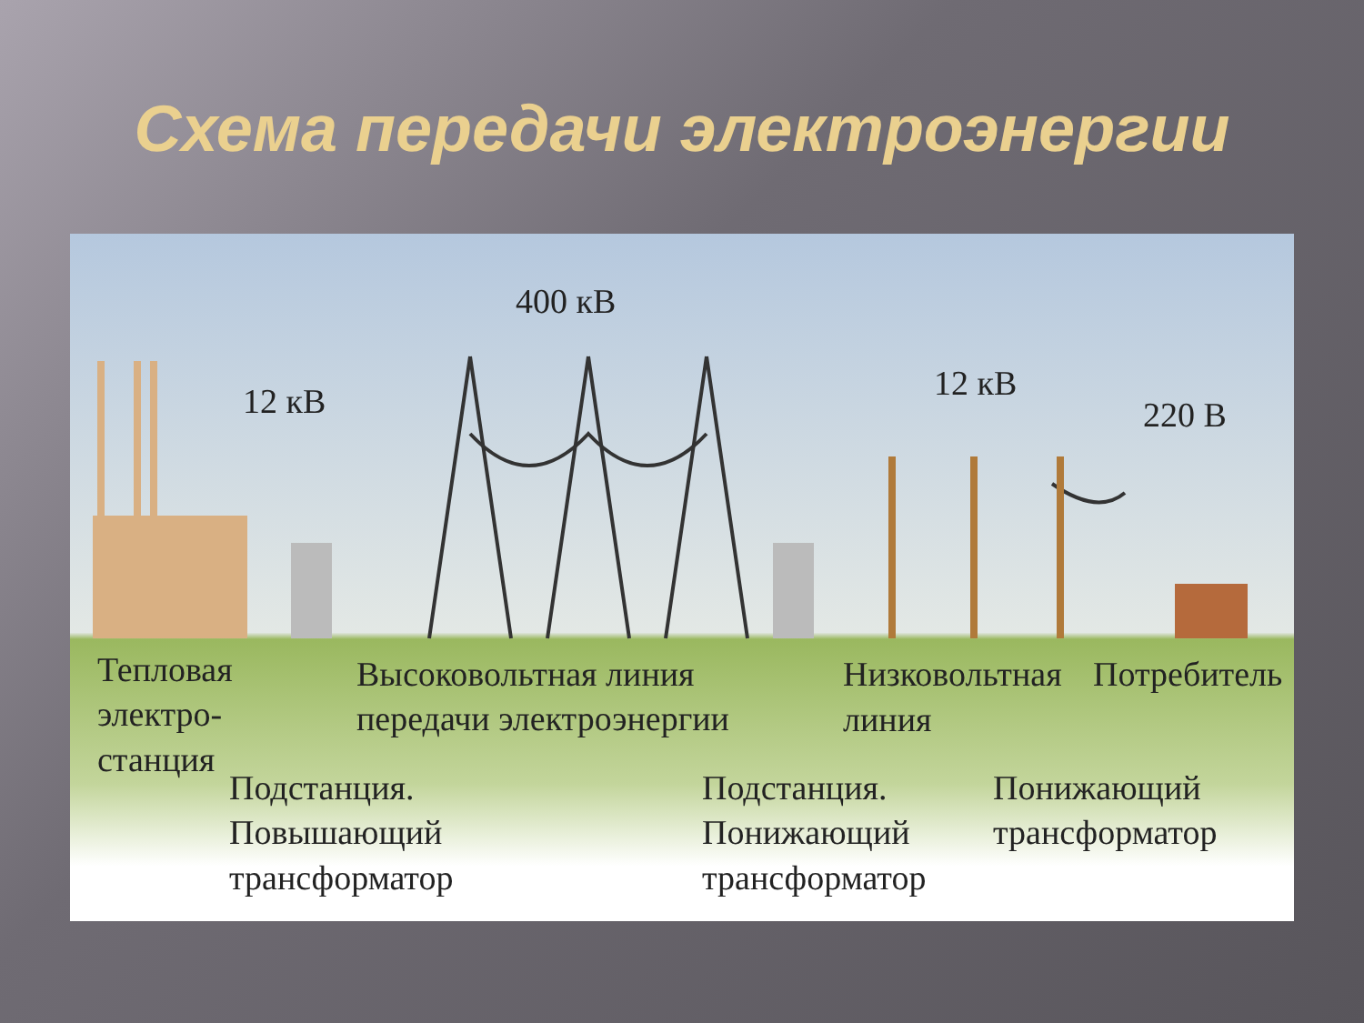Схема передачи электроэнергии
400 кВ
12 кВ 12 кВ
220 В
Тепловая
электро-
станция
Высоковольтная линия
передачи электроэнергии
Низковольтная
линия
Потребитель
Подстанция.
Повышающий
трансформатор
Подстанция.
Понижающий
трансформатор
Понижающий
трансформатор